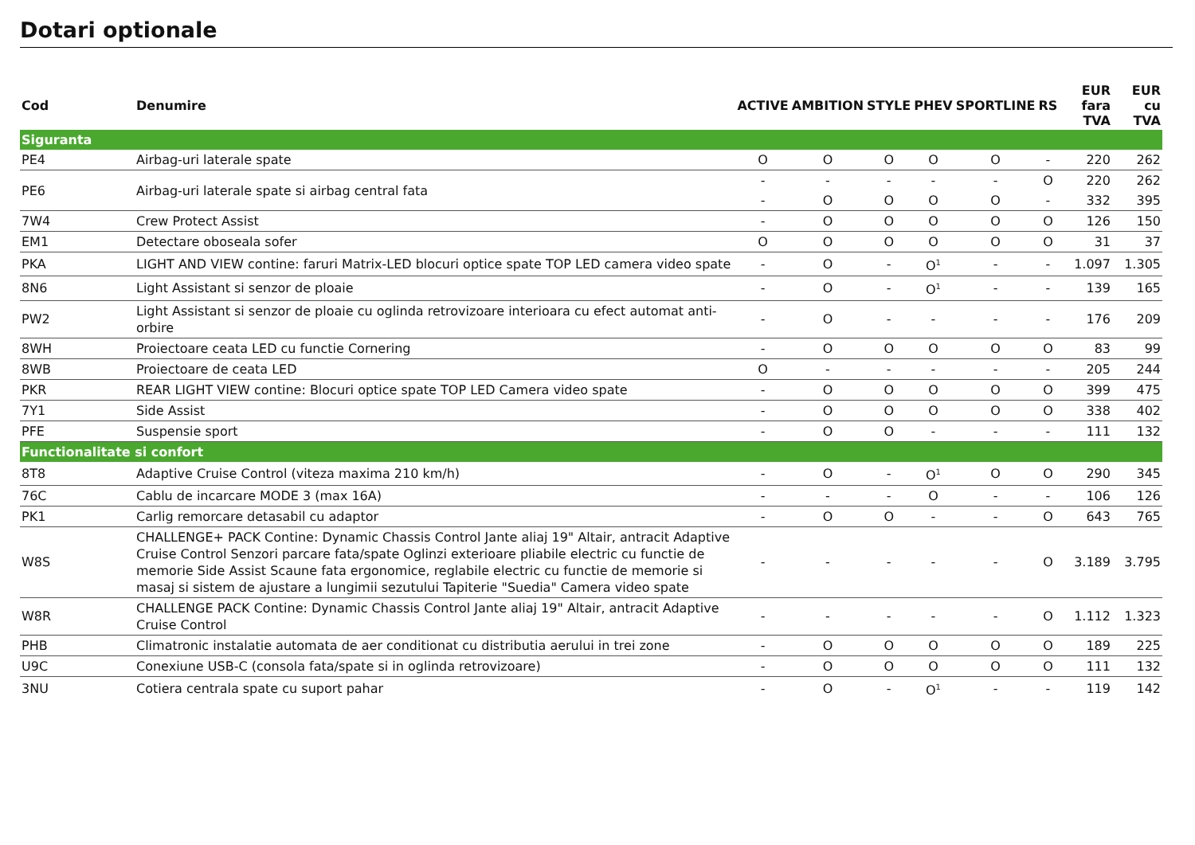Dotari optionale
| Cod | Denumire | ACTIVE | AMBITION | STYLE | PHEV | SPORTLINE | RS | EUR fara TVA | EUR cu TVA |
| --- | --- | --- | --- | --- | --- | --- | --- | --- | --- |
| Siguranta | | | | | | | | | |
| PE4 | Airbag-uri laterale spate | O | O | O | O | O | - | 220 | 262 |
| PE6 | Airbag-uri laterale spate si airbag central fata | - | - | - | - | - | O | 220 | 262 |
| | | - | O | O | O | O | - | 332 | 395 |
| 7W4 | Crew Protect Assist | - | O | O | O | O | O | 126 | 150 |
| EM1 | Detectare oboseala sofer | O | O | O | O | O | O | 31 | 37 |
| PKA | LIGHT AND VIEW contine: faruri Matrix-LED blocuri optice spate TOP LED camera video spate | - | O | - | O<sup>1</sup> | - | - | 1.097 | 1.305 |
| 8N6 | Light Assistant si senzor de ploaie | - | O | - | O<sup>1</sup> | - | - | 139 | 165 |
| PW2 | Light Assistant si senzor de ploaie cu oglinda retrovizoare interioara cu efect automat anti-orbire | - | O | - | - | - | - | 176 | 209 |
| 8WH | Proiectoare ceata LED cu functie Cornering | - | O | O | O | O | O | 83 | 99 |
| 8WB | Proiectoare de ceata LED | O | - | - | - | - | - | 205 | 244 |
| PKR | REAR LIGHT VIEW contine: Blocuri optice spate TOP LED Camera video spate | - | O | O | O | O | O | 399 | 475 |
| 7Y1 | Side Assist | - | O | O | O | O | O | 338 | 402 |
| PFE | Suspensie sport | - | O | O | - | - | - | 111 | 132 |
| Functionalitate si confort | | | | | | | | | |
| 8T8 | Adaptive Cruise Control (viteza maxima 210 km/h) | - | O | - | O<sup>1</sup> | O | O | 290 | 345 |
| 76C | Cablu de incarcare MODE 3 (max 16A) | - | - | - | O | - | - | 106 | 126 |
| PK1 | Carlig remorcare detasabil cu adaptor | - | O | O | - | - | O | 643 | 765 |
| W8S | CHALLENGE+ PACK Contine: Dynamic Chassis Control Jante aliaj 19" Altair, antracit Adaptive Cruise Control Senzori parcare fata/spate Oglinzi exterioare pliabile electric cu functie de memorie Side Assist Scaune fata ergonomice, reglabile electric cu functie de memorie si masaj si sistem de ajustare a lungimii sezutului Tapiterie "Suedia" Camera video spate | - | - | - | - | - | O | 3.189 | 3.795 |
| W8R | CHALLENGE PACK Contine: Dynamic Chassis Control Jante aliaj 19" Altair, antracit Adaptive Cruise Control | - | - | - | - | - | O | 1.112 | 1.323 |
| PHB | Climatronic instalatie automata de aer conditionat cu distributia aerului in trei zone | - | O | O | O | O | O | 189 | 225 |
| U9C | Conexiune USB-C (consola fata/spate si in oglinda retrovizoare) | - | O | O | O | O | O | 111 | 132 |
| 3NU | Cotiera centrala spate cu suport pahar | - | O | - | O<sup>1</sup> | - | - | 119 | 142 |